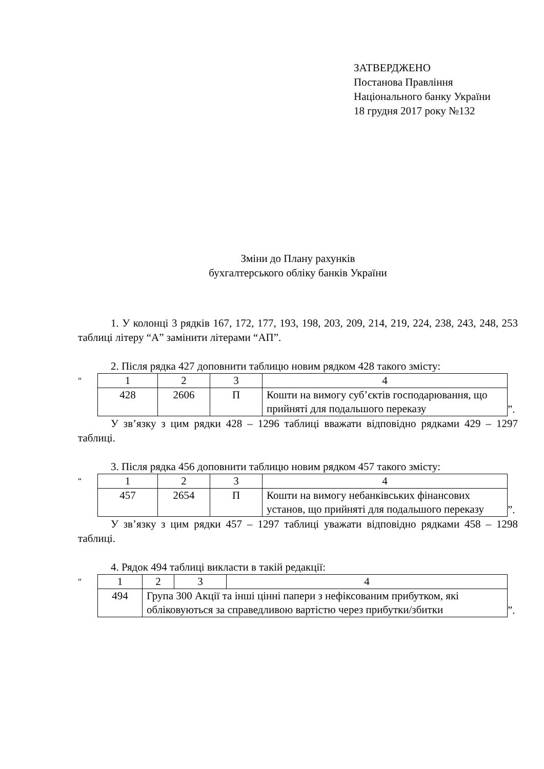ЗАТВЕРДЖЕНО
Постанова Правління
Національного банку України
18 грудня 2017 року №132
Зміни до Плану рахунків
бухгалтерського обліку банків України
1. У колонці 3 рядків 167, 172, 177, 193, 198, 203, 209, 214, 219, 224, 238, 243, 248, 253 таблиці літеру “А” замінити літерами “АП”.
2. Після рядка 427 доповнити таблицю новим рядком 428 такого змісту:
“
| 1 | 2 | 3 | 4 |
| 428 | 2606 | П | Кошти на вимогу суб’єктів господарювання, що прийняті для подальшого переказу |
”.
У зв’язку з цим рядки 428 – 1296 таблиці вважати відповідно рядками 429 – 1297 таблиці.
3. Після рядка 456 доповнити таблицю новим рядком 457 такого змісту:
“
| 1 | 2 | 3 | 4 |
| 457 | 2654 | П | Кошти на вимогу небанківських фінансових установ, що прийняті для подальшого переказу |
”.
У зв’язку з цим рядки 457 – 1297 таблиці уважати відповідно рядками 458 – 1298 таблиці.
4. Рядок 494 таблиці викласти в такій редакції:
“
| 1 | 2 | 3 | 4 |
| 494 | Група 300 Акції та інші цінні папери з нефіксованим прибутком, які обліковуються за справедливою вартістю через прибутки/збитки | | |
”.